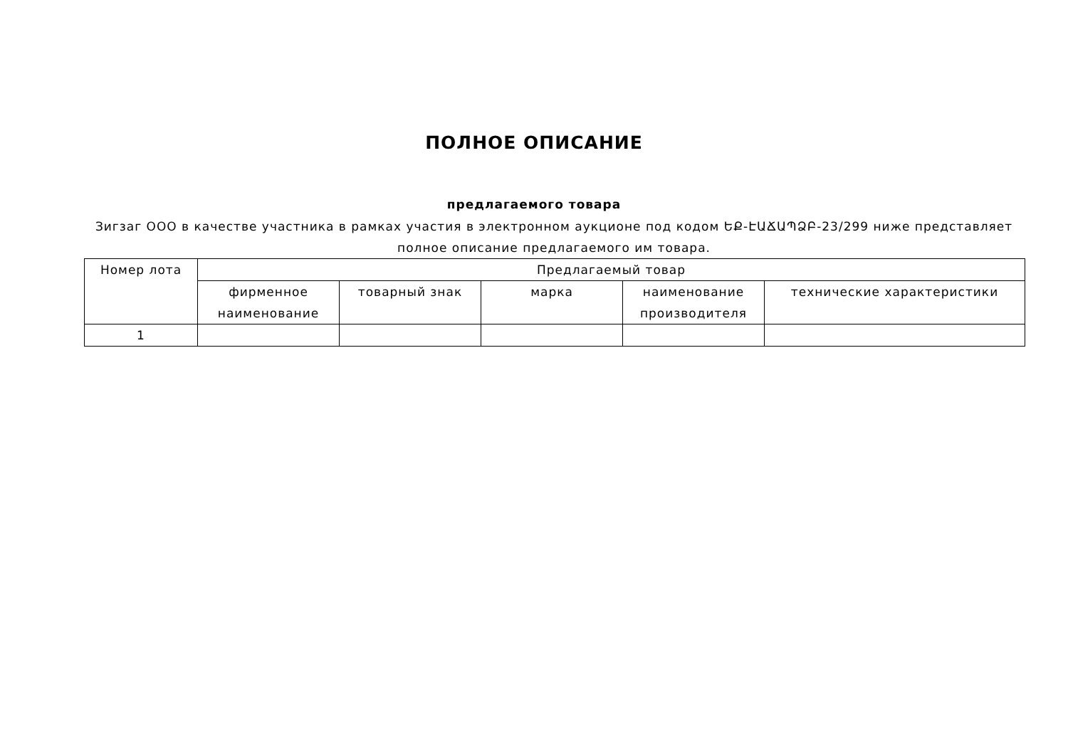ПОЛНОЕ ОПИСАНИЕ
предлагаемого товара
Зигзаг ООО в качестве участника в рамках участия в электронном аукционе под кодом ԵՔ-ԷԱՃԱՊՁԲ-23/299 ниже представляет полное описание предлагаемого им товара.
| Номер лота | Предлагаемый товар | | | | |
| --- | --- | --- | --- | --- | --- |
| | фирменное наименование | товарный знак | марка | наименование производителя | технические характеристики |
| 1 | | | | | |